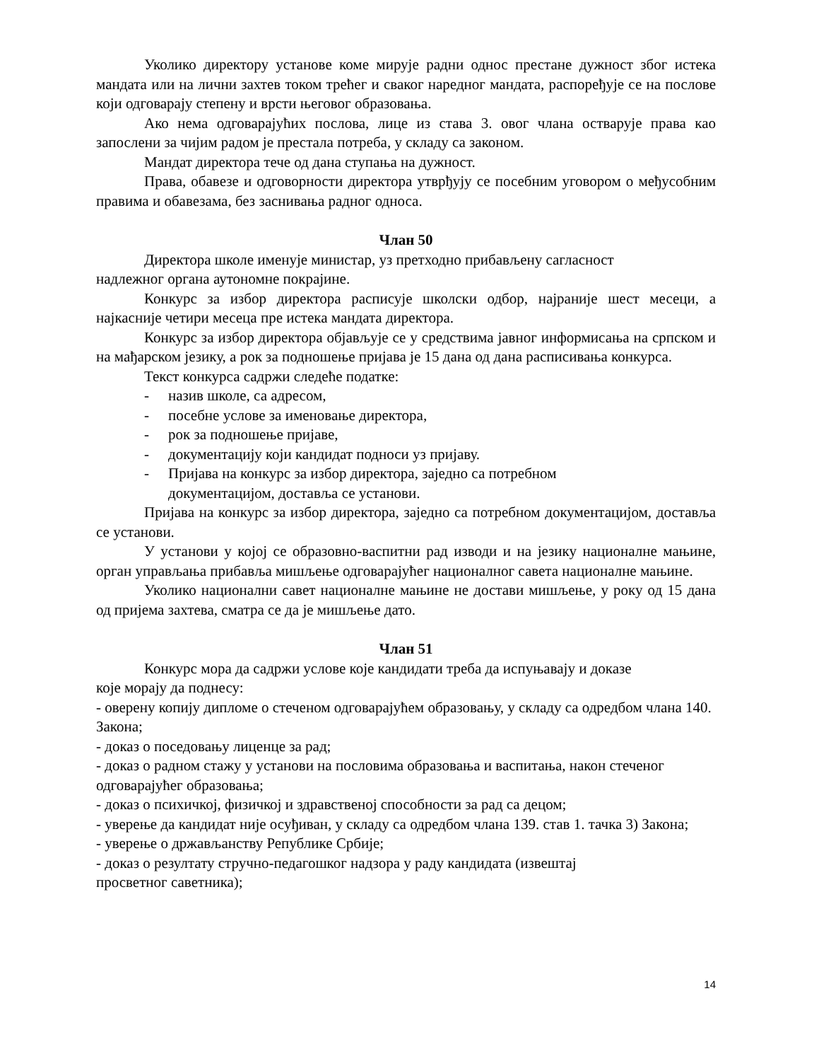Уколико директору установе коме мирује радни однос престане дужност због истека мандата или на лични захтев током трећег и сваког наредног мандата, распоређује се на послове који одговарају степену и врсти његовог образовања.
Ако нема одговарајућих послова, лице из става 3. овог члана остварује права као запослени за чијим радом је престала потреба, у складу са законом.
Мандат директора тече од дана ступања на дужност.
Права, обавезе и одговорности директора утврђују се посебним уговором о међусобним правима и обавезама, без заснивања радног односа.
Члан 50
Директора школе именује министар, уз претходно прибављену сагласност
надлежног органа аутономне покрајине.
Конкурс за избор директора расписује школски одбор, најраније шест месеци, а најкасније четири месеца пре истека мандата директора.
Конкурс за избор директора објављује се у средствима јавног информисања на српском и на мађарском језику, а рок за подношење пријава је 15 дана од дана расписивања конкурса.
Текст конкурса садржи следеће податке:
- назив школе, са адресом,
- посебне услове за именовање директора,
- рок за подношење пријаве,
- документацију који кандидат подноси уз пријаву.
- Пријава на конкурс за избор директора, заједно са потребном
документацијом, доставља се установи.
Пријава на конкурс за избор директора, заједно са потребном документацијом, доставља се установи.
У установи у којој се образовно-васпитни рад изводи и на језику националне мањине, орган управљања прибавља мишљење одговарајућег националног савета националне мањине.
Уколико национални савет националне мањине не достави мишљење, у року од 15 дана од пријема захтева, сматра се да је мишљење дато.
Члан 51
Конкурс мора да садржи услове које кандидати треба да испуњавају и доказе
које морају да поднесу:
- оверену копију дипломе о стеченом одговарајућем образовању, у складу са одредбом члана 140. Закона;
- доказ о поседовању лиценце за рад;
- доказ о радном стажу у установи на пословима образовања и васпитања, након стеченог одговарајућег образовања;
- доказ о психичкој, физичкој и здравственој способности за рад са децом;
- уверење да кандидат није осуђиван, у складу са одредбом члана 139. став 1. тачка 3) Закона;
- уверење о држављанству Републике Србије;
- доказ о резултату стручно-педагошког надзора у раду кандидата (извештај
просветног саветника);
14